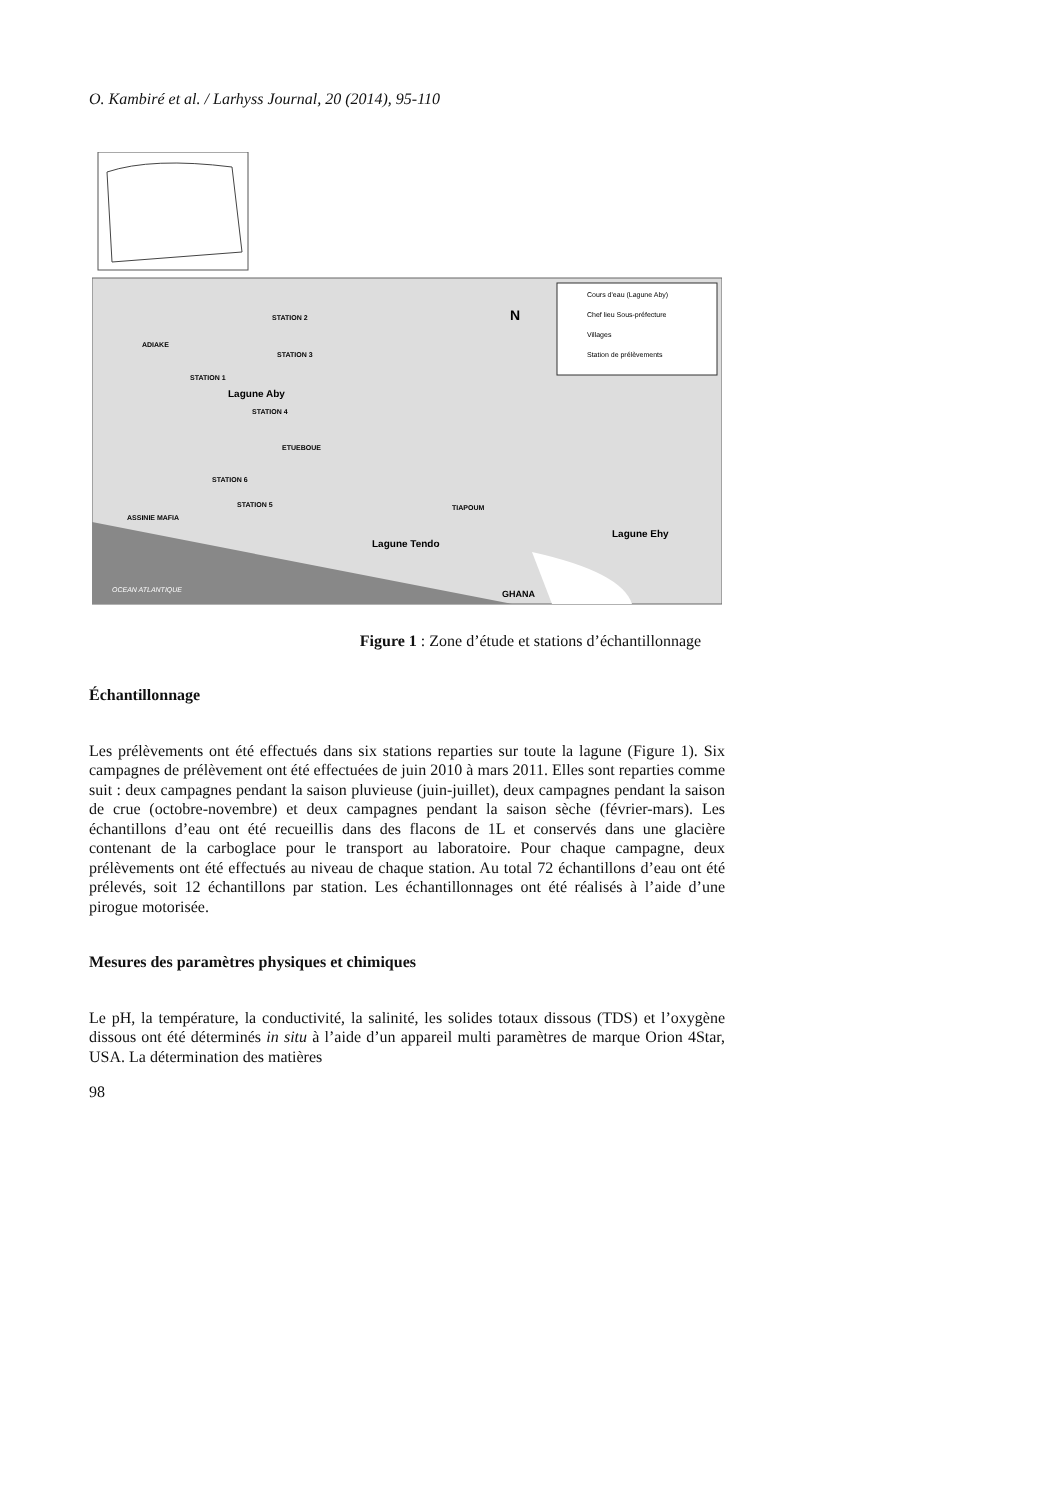O. Kambiré et al. / Larhyss Journal, 20 (2014), 95-110
Cours d'eau (Lagune Aby)
Chef lieu Sous-préfecture
Villages
Station de prélèvements
N
STATION 2
STATION 3
ADIAKE
STATION 1
Lagune Aby
STATION 4
ETUEBOUE
STATION 6
STATION 5
ASSINIE MAFIA
Lagune Tendo
TIAPOUM
Lagune Ehy
OCEAN ATLANTIQUE
GHANA
Figure 1 : Zone d’étude et stations d’échantillonnage
Échantillonnage
Les prélèvements ont été effectués dans six stations reparties sur toute la lagune (Figure 1). Six campagnes de prélèvement ont été effectuées de juin 2010 à mars 2011. Elles sont reparties comme suit : deux campagnes pendant la saison pluvieuse (juin-juillet), deux campagnes pendant la saison de crue (octobre-novembre) et deux campagnes pendant la saison sèche (février-mars). Les échantillons d’eau ont été recueillis dans des flacons de 1L et conservés dans une glacière contenant de la carboglace pour le transport au laboratoire. Pour chaque campagne, deux prélèvements ont été effectués au niveau de chaque station. Au total 72 échantillons d’eau ont été prélevés, soit 12 échantillons par station. Les échantillonnages ont été réalisés à l’aide d’une pirogue motorisée.
Mesures des paramètres physiques et chimiques
Le pH, la température, la conductivité, la salinité, les solides totaux dissous (TDS) et l’oxygène dissous ont été déterminés in situ à l’aide d’un appareil multi paramètres de marque Orion 4Star, USA. La détermination des matières
98